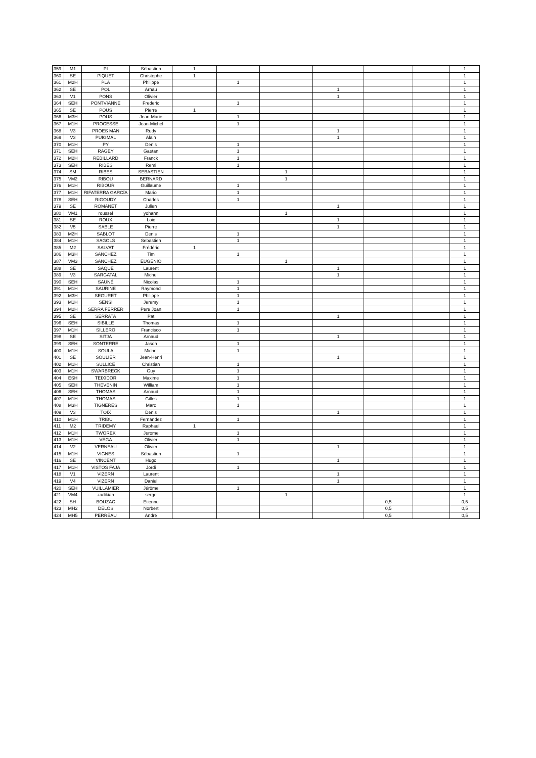| 359 | M1 | PI | Sébastien | 1 | | | | | | 1 |
| 360 | SE | PIQUET | Christophe | 1 | | | | | | 1 |
| 361 | M2H | PLA | Philippe | | 1 | | | | | 1 |
| 362 | SE | POL | Arnau | | | | 1 | | | 1 |
| 363 | V1 | PONS | Olivier | | | | 1 | | | 1 |
| 364 | SEH | PONTVIANNE | Frederic | | 1 | | | | | 1 |
| 365 | SE | POUS | Pierre | 1 | | | | | | 1 |
| 366 | M3H | POUS | Jean-Marie | | 1 | | | | | 1 |
| 367 | M1H | PROCESSE | Jean-Michel | | 1 | | | | | 1 |
| 368 | V3 | PROES MAN | Rudy | | | | 1 | | | 1 |
| 369 | V3 | PUIGMAL | Alain | | | | 1 | | | 1 |
| 370 | M1H | PY | Denis | | 1 | | | | | 1 |
| 371 | SEH | RAGEY | Gaetan | | 1 | | | | | 1 |
| 372 | M2H | REBILLARD | Franck | | 1 | | | | | 1 |
| 373 | SEH | RIBES | Remi | | 1 | | | | | 1 |
| 374 | SM | RIBES | SEBASTIEN | | | 1 | | | | 1 |
| 375 | VM2 | RIBOU | BERNARD | | | 1 | | | | 1 |
| 376 | M1H | RIBOUR | Guillaume | | 1 | | | | | 1 |
| 377 | M1H | RIFATERRA GARCÍA | Mario | | 1 | | | | | 1 |
| 378 | SEH | RIGOUDY | Charles | | 1 | | | | | 1 |
| 379 | SE | ROMANET | Julien | | | | 1 | | | 1 |
| 380 | VM1 | roussel | yohann | | | 1 | | | | 1 |
| 381 | SE | ROUX | Loic | | | | 1 | | | 1 |
| 382 | V5 | SABLE | Pierre | | | | 1 | | | 1 |
| 383 | M2H | SABLOT | Denis | | 1 | | | | | 1 |
| 384 | M1H | SAGOLS | Sebastien | | 1 | | | | | 1 |
| 385 | M2 | SALVAT | Frédéric | 1 | | | | | | 1 |
| 386 | M3H | SANCHEZ | Tim | | 1 | | | | | 1 |
| 387 | VM3 | SANCHEZ | EUGENIO | | | 1 | | | | 1 |
| 388 | SE | SAQUÉ | Laurent | | | | 1 | | | 1 |
| 389 | V3 | SARGATAL | Michel | | | | 1 | | | 1 |
| 390 | SEH | SAUNÉ | Nicolas | | 1 | | | | | 1 |
| 391 | M1H | SAURINE | Raymond | | 1 | | | | | 1 |
| 392 | M3H | SEGURET | Philippe | | 1 | | | | | 1 |
| 393 | M1H | SENSI | Jeremy | | 1 | | | | | 1 |
| 394 | M2H | SERRA FERRER | Pere Joan | | 1 | | | | | 1 |
| 395 | SE | SERRATA | Pat | | | | 1 | | | 1 |
| 396 | SEH | SIBILLE | Thomas | | 1 | | | | | 1 |
| 397 | M1H | SILLERO | Francisco | | 1 | | | | | 1 |
| 398 | SE | SITJA | Arnaud | | | | 1 | | | 1 |
| 399 | SEH | SONTERRE | Jason | | 1 | | | | | 1 |
| 400 | M1H | SOULA | Michel | | 1 | | | | | 1 |
| 401 | SE | SOULIER | Jean-Henri | | | | 1 | | | 1 |
| 402 | M1H | SULLICE | Christian | | 1 | | | | | 1 |
| 403 | M1H | SWARBRECK | Guy | | 1 | | | | | 1 |
| 404 | ESH | TEIXIDOR | Maxime | | 1 | | | | | 1 |
| 405 | SEH | THEVENIN | William | | 1 | | | | | 1 |
| 406 | SEH | THOMAS | Arnaud | | 1 | | | | | 1 |
| 407 | M1H | THOMAS | Gilles | | 1 | | | | | 1 |
| 408 | M3H | TIGNERES | Marc | | 1 | | | | | 1 |
| 409 | V3 | TOIX | Denis | | | | 1 | | | 1 |
| 410 | M1H | TRIBU | Fernández | | 1 | | | | | 1 |
| 411 | M2 | TRIDEMY | Raphael | 1 | | | | | | 1 |
| 412 | M1H | TWOREK | Jerome | | 1 | | | | | 1 |
| 413 | M1H | VEGA | Olivier | | 1 | | | | | 1 |
| 414 | V2 | VERNEAU | Olivier | | | | 1 | | | 1 |
| 415 | M1H | VIGNES | Sébastien | | 1 | | | | | 1 |
| 416 | SE | VINCENT | Hugo | | | | 1 | | | 1 |
| 417 | M1H | VISTOS FAJA | Jordi | | 1 | | | | | 1 |
| 418 | V1 | VIZERN | Laurent | | | | 1 | | | 1 |
| 419 | V4 | VIZERN | Daniel | | | | 1 | | | 1 |
| 420 | SEH | VUILLAMIER | Jérôme | | 1 | | | | | 1 |
| 421 | VM4 | zadikian | serge | | | 1 | | | | 1 |
| 422 | SH | BOUZAC | Etienne | | | | | 0,5 | | 0,5 |
| 423 | MH2 | DELOS | Norbert | | | | | 0,5 | | 0,5 |
| 424 | MH5 | PERREAU | André | | | | | 0,5 | | 0,5 |